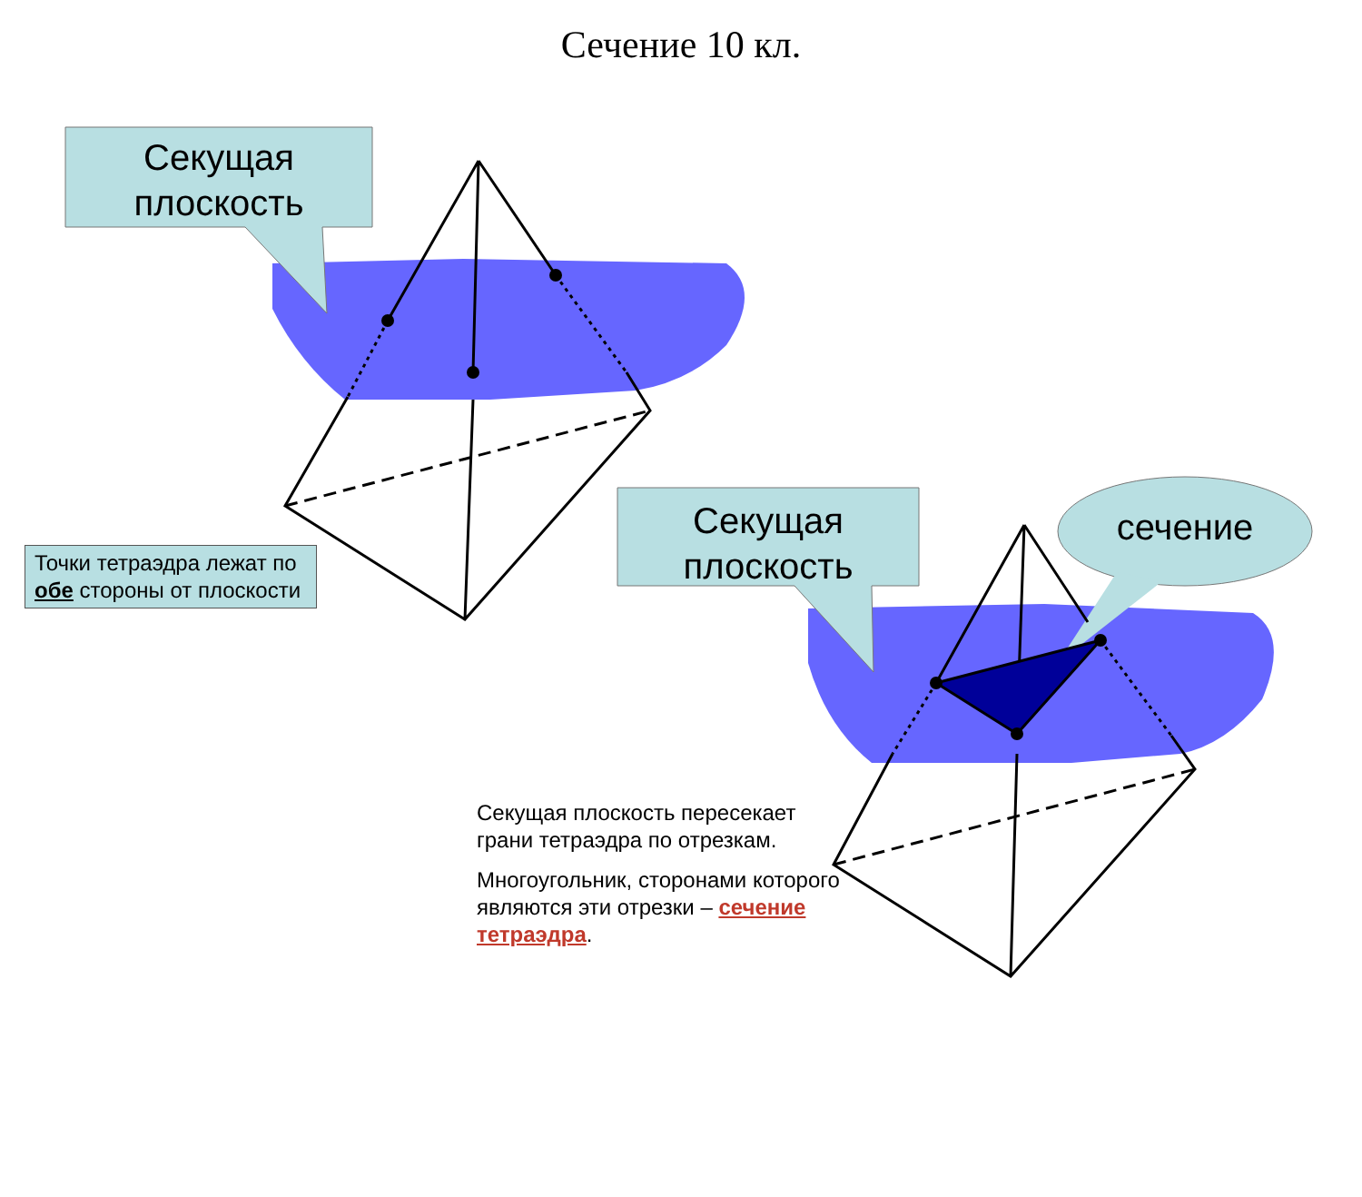Сечение 10 кл.
Секущая
плоскость
Секущая
плоскость
сечение
Точки тетраэдра лежат по обе стороны от плоскости
Секущая плоскость пересекает грани тетраэдра по отрезкам.
Многоугольник, сторонами которого являются эти отрезки – сечение тетраэдра.